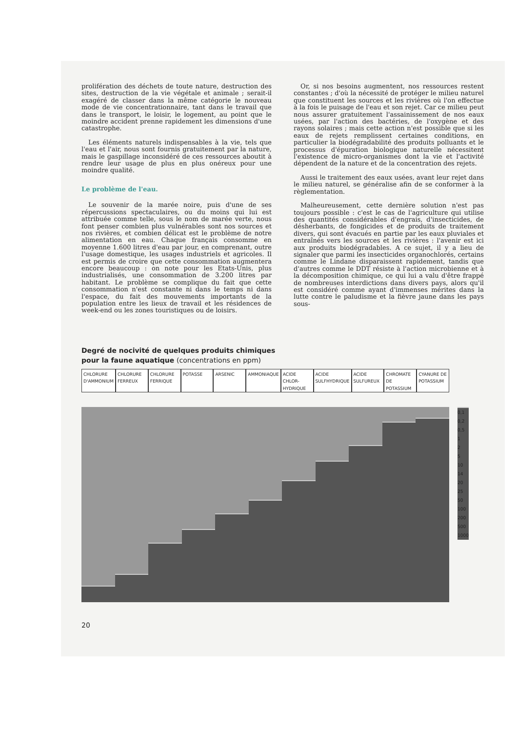prolifération des déchets de toute nature, destruction des sites, destruction de la vie végétale et animale ; serait-il exagéré de classer dans la même catégorie le nouveau mode de vie concentrationnaire, tant dans le travail que dans le transport, le loisir, le logement, au point que le moindre accident prenne rapidement les dimensions d'une catastrophe.
Les éléments naturels indispensables à la vie, tels que l'eau et l'air, nous sont fournis gratuitement par la nature, mais le gaspillage inconsidéré de ces ressources aboutit à rendre leur usage de plus en plus onéreux pour une moindre qualité.
Le problème de l'eau.
Le souvenir de la marée noire, puis d'une de ses répercussions spectaculaires, ou du moins qui lui est attribuée comme telle, sous le nom de marée verte, nous font penser combien plus vulnérables sont nos sources et nos rivières, et combien délicat est le problème de notre alimentation en eau. Chaque français consomme en moyenne 1.600 litres d'eau par jour, en comprenant, outre l'usage domestique, les usages industriels et agricoles. Il est permis de croire que cette consommation augmentera encore beaucoup : on note pour les Etats-Unis, plus industrialisés, une consommation de 3.200 litres par habitant. Le problème se complique du fait que cette consommation n'est constante ni dans le temps ni dans l'espace, du fait des mouvements importants de la population entre les lieux de travail et les résidences de week-end ou les zones touristiques ou de loisirs.
Or, si nos besoins augmentent, nos ressources restent constantes ; d'où la nécessité de protéger le milieu naturel que constituent les sources et les rivières où l'on effectue à la fois le puisage de l'eau et son rejet. Car ce milieu peut nous assurer gratuitement l'assainissement de nos eaux usées, par l'action des bactéries, de l'oxygène et des rayons solaires ; mais cette action n'est possible que si les eaux de rejets remplissent certaines conditions, en particulier la biodégradabilité des produits polluants et le processus d'épuration biologique naturelle nécessitent l'existence de micro-organismes dont la vie et l'activité dépendent de la nature et de la concentration des rejets.
Aussi le traitement des eaux usées, avant leur rejet dans le milieu naturel, se généralise afin de se conformer à la règlementation.
Malheureusement, cette dernière solution n'est pas toujours possible : c'est le cas de l'agriculture qui utilise des quantités considérables d'engrais, d'insecticides, de désherbants, de fongicides et de produits de traitement divers, qui sont évacués en partie par les eaux pluviales et entraînés vers les sources et les rivières : l'avenir est ici aux produits biodégradables. A ce sujet, il y a lieu de signaler que parmi les insecticides organochlorés, certains comme le Lindane disparaissent rapidement, tandis que d'autres comme le DDT résiste à l'action microbienne et à la décomposition chimique, ce qui lui a valu d'être frappé de nombreuses interdictions dans divers pays, alors qu'il est considéré comme ayant d'immenses mérites dans la lutte contre le paludisme et la fièvre jaune dans les pays sous-
Degré de nocivité de quelques produits chimiques
pour la faune aquatique (concentrations en ppm)
CHLORURE D'AMMONIUM CHLORURE FERREUX CHLORURE FERRIQUE POTASSE ARSENIC AMMONIAQUE ACIDE CHLOR-HYDRIQUE ACIDE SULFHYDRIQUE ACIDE SULFUREUX CHROMATE DE POTASSIUM CYANURE DE POTASSIUM
0,1
0,2
0,5
1
2
5
10
14
20
25
50
100
200
500
1000
20